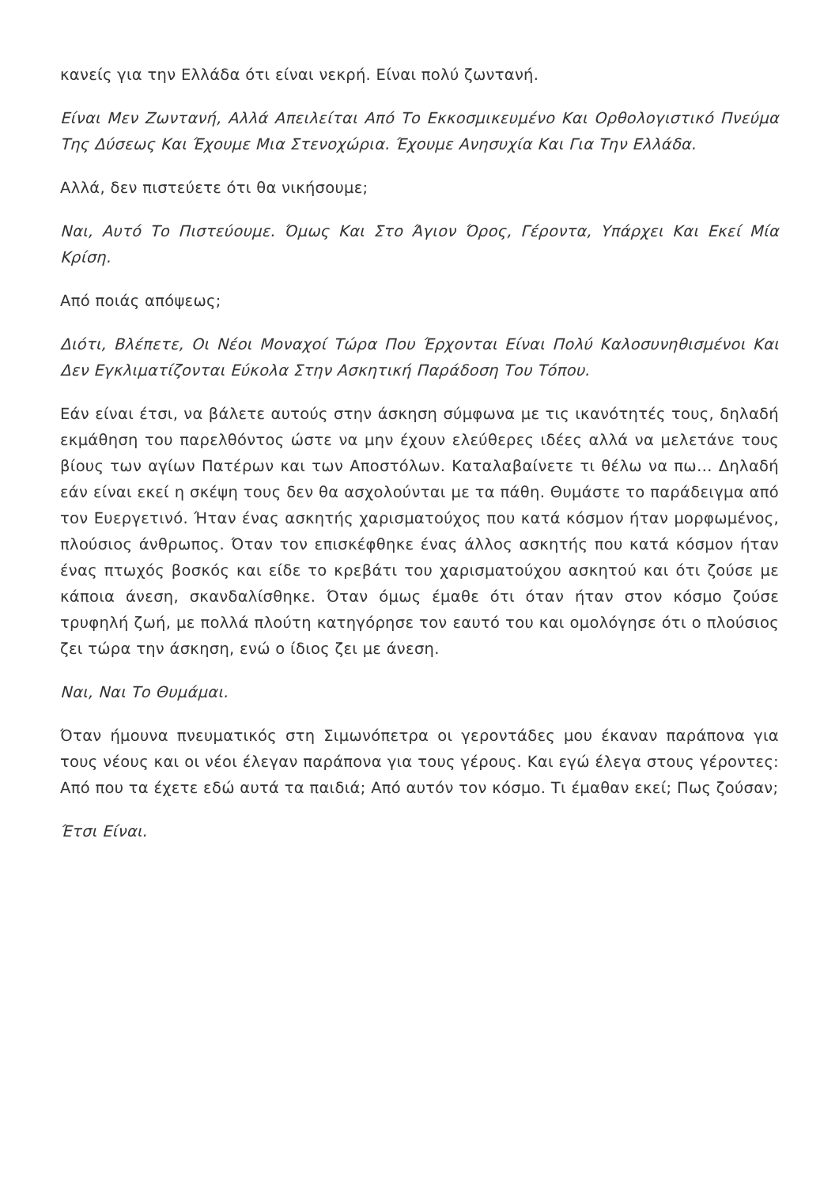κανείς για την Ελλάδα ότι είναι νεκρή. Είναι πολύ ζωντανή.
Είναι Μεν Ζωντανή, Αλλά Απειλείται Από Το Εκκοσμικευμένο Και Ορθολογιστικό Πνεύμα Της Δύσεως Και Έχουμε Μια Στενοχώρια. Έχουμε Ανησυχία Και Για Την Ελλάδα.
Αλλά, δεν πιστεύετε ότι θα νικήσουμε;
Ναι, Αυτό Το Πιστεύουμε. Όμως Και Στο Άγιον Όρος, Γέροντα, Υπάρχει Και Εκεί Μία Κρίση.
Από ποιάς απόψεως;
Διότι, Βλέπετε, Οι Νέοι Μοναχοί Τώρα Που Έρχονται Είναι Πολύ Καλοσυνηθισμένοι Και Δεν Εγκλιματίζονται Εύκολα Στην Ασκητική Παράδοση Του Τόπου.
Εάν είναι έτσι, να βάλετε αυτούς στην άσκηση σύμφωνα με τις ικανότητές τους, δηλαδή εκμάθηση του παρελθόντος ώστε να μην έχουν ελεύθερες ιδέες αλλά να μελετάνε τους βίους των αγίων Πατέρων και των Αποστόλων. Καταλαβαίνετε τι θέλω να πω… Δηλαδή εάν είναι εκεί η σκέψη τους δεν θα ασχολούνται με τα πάθη. Θυμάστε το παράδειγμα από τον Ευεργετινό. Ήταν ένας ασκητής χαρισματούχος που κατά κόσμον ήταν μορφωμένος, πλούσιος άνθρωπος. Όταν τον επισκέφθηκε ένας άλλος ασκητής που κατά κόσμον ήταν ένας πτωχός βοσκός και είδε το κρεβάτι του χαρισματούχου ασκητού και ότι ζούσε με κάποια άνεση, σκανδαλίσθηκε. Όταν όμως έμαθε ότι όταν ήταν στον κόσμο ζούσε τρυφηλή ζωή, με πολλά πλούτη κατηγόρησε τον εαυτό του και ομολόγησε ότι ο πλούσιος ζει τώρα την άσκηση, ενώ ο ίδιος ζει με άνεση.
Ναι, Ναι Το Θυμάμαι.
Όταν ήμουνα πνευματικός στη Σιμωνόπετρα οι γεροντάδες μου έκαναν παράπονα για τους νέους και οι νέοι έλεγαν παράπονα για τους γέρους. Και εγώ έλεγα στους γέροντες: Από που τα έχετε εδώ αυτά τα παιδιά; Από αυτόν τον κόσμο. Τι έμαθαν εκεί; Πως ζούσαν;
Έτσι Είναι.